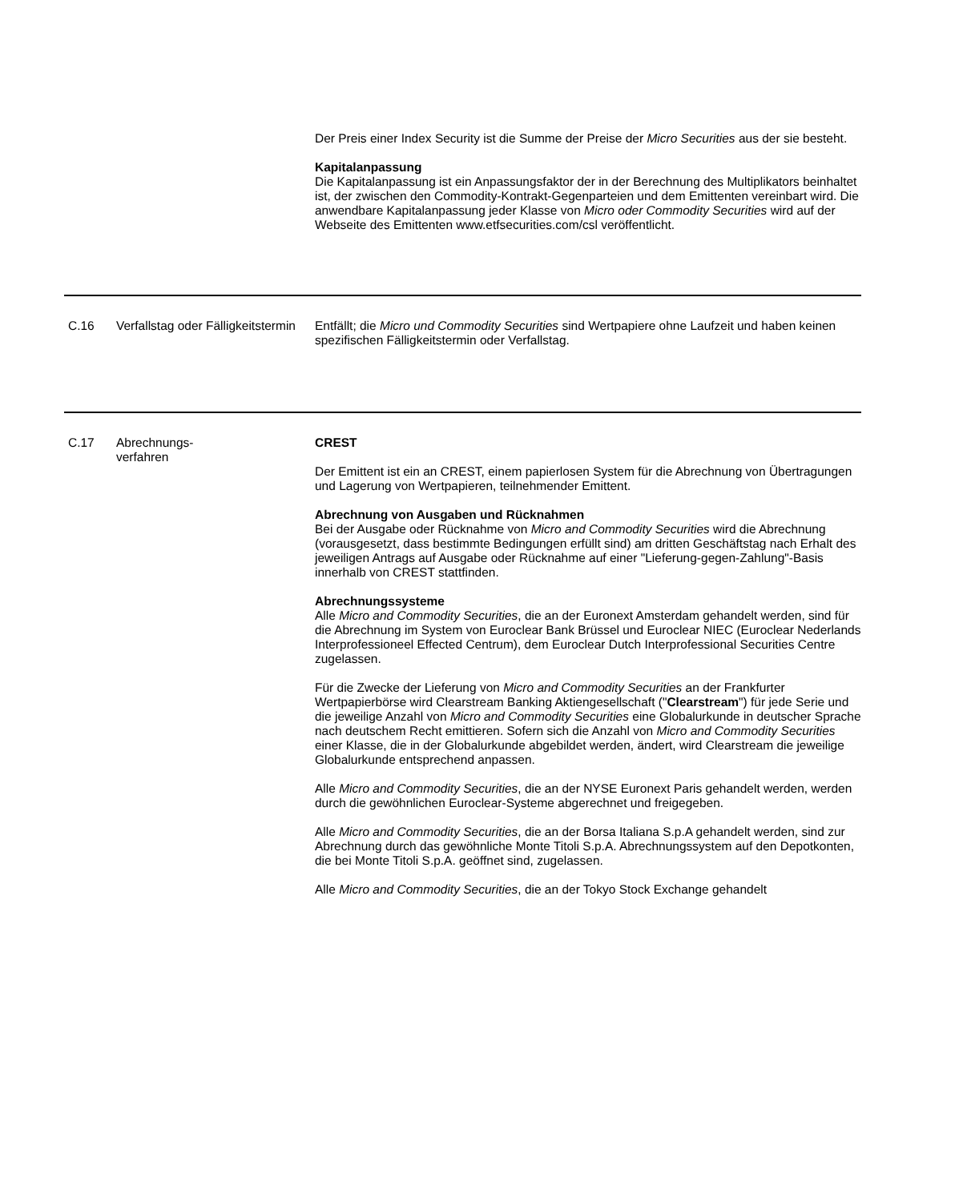| | | Der Preis einer Index Security ist die Summe der Preise der Micro Securities aus der sie besteht. Kapitalanpassung Die Kapitalanpassung ist ein Anpassungsfaktor der in der Berechnung des Multiplikators beinhaltet ist, der zwischen den Commodity-Kontrakt-Gegenparteien und dem Emittenten vereinbart wird. Die anwendbare Kapitalanpassung jeder Klasse von Micro oder Commodity Securities wird auf der Webseite des Emittenten www.etfsecurities.com/csl veröffentlicht. |
| C.16 | Verfallstag oder Fälligkeitstermin | Entfällt; die Micro und Commodity Securities sind Wertpapiere ohne Laufzeit und haben keinen spezifischen Fälligkeitstermin oder Verfallstag. |
| C.17 | Abrechnungs- verfahren | CREST Der Emittent ist ein an CREST, einem papierlosen System für die Abrechnung von Übertragungen und Lagerung von Wertpapieren, teilnehmender Emittent. Abrechnung von Ausgaben und Rücknahmen Bei der Ausgabe oder Rücknahme von Micro and Commodity Securities wird die Abrechnung (vorausgesetzt, dass bestimmte Bedingungen erfüllt sind) am dritten Geschäftstag nach Erhalt des jeweiligen Antrags auf Ausgabe oder Rücknahme auf einer "Lieferung-gegen-Zahlung"-Basis innerhalb von CREST stattfinden. Abrechnungssysteme Alle Micro and Commodity Securities , die an der Euronext Amsterdam gehandelt werden, sind für die Abrechnung im System von Euroclear Bank Brüssel und Euroclear NIEC (Euroclear Nederlands Interprofessioneel Effected Centrum), dem Euroclear Dutch Interprofessional Securities Centre zugelassen. Für die Zwecke der Lieferung von Micro and Commodity Securities an der Frankfurter Wertpapierbörse wird Clearstream Banking Aktiengesellschaft (" Clearstream ") für jede Serie und die jeweilige Anzahl von Micro and Commodity Securities eine Globalurkunde in deutscher Sprache nach deutschem Recht emittieren. Sofern sich die Anzahl von Micro and Commodity Securities einer Klasse, die in der Globalurkunde abgebildet werden, ändert, wird Clearstream die jeweilige Globalurkunde entsprechend anpassen. Alle Micro and Commodity Securities , die an der NYSE Euronext Paris gehandelt werden, werden durch die gewöhnlichen Euroclear-Systeme abgerechnet und freigegeben. Alle Micro and Commodity Securities , die an der Borsa Italiana S.p.A gehandelt werden, sind zur Abrechnung durch das gewöhnliche Monte Titoli S.p.A. Abrechnungssystem auf den Depotkonten, die bei Monte Titoli S.p.A. geöffnet sind, zugelassen. Alle Micro and Commodity Securities , die an der Tokyo Stock Exchange gehandelt |